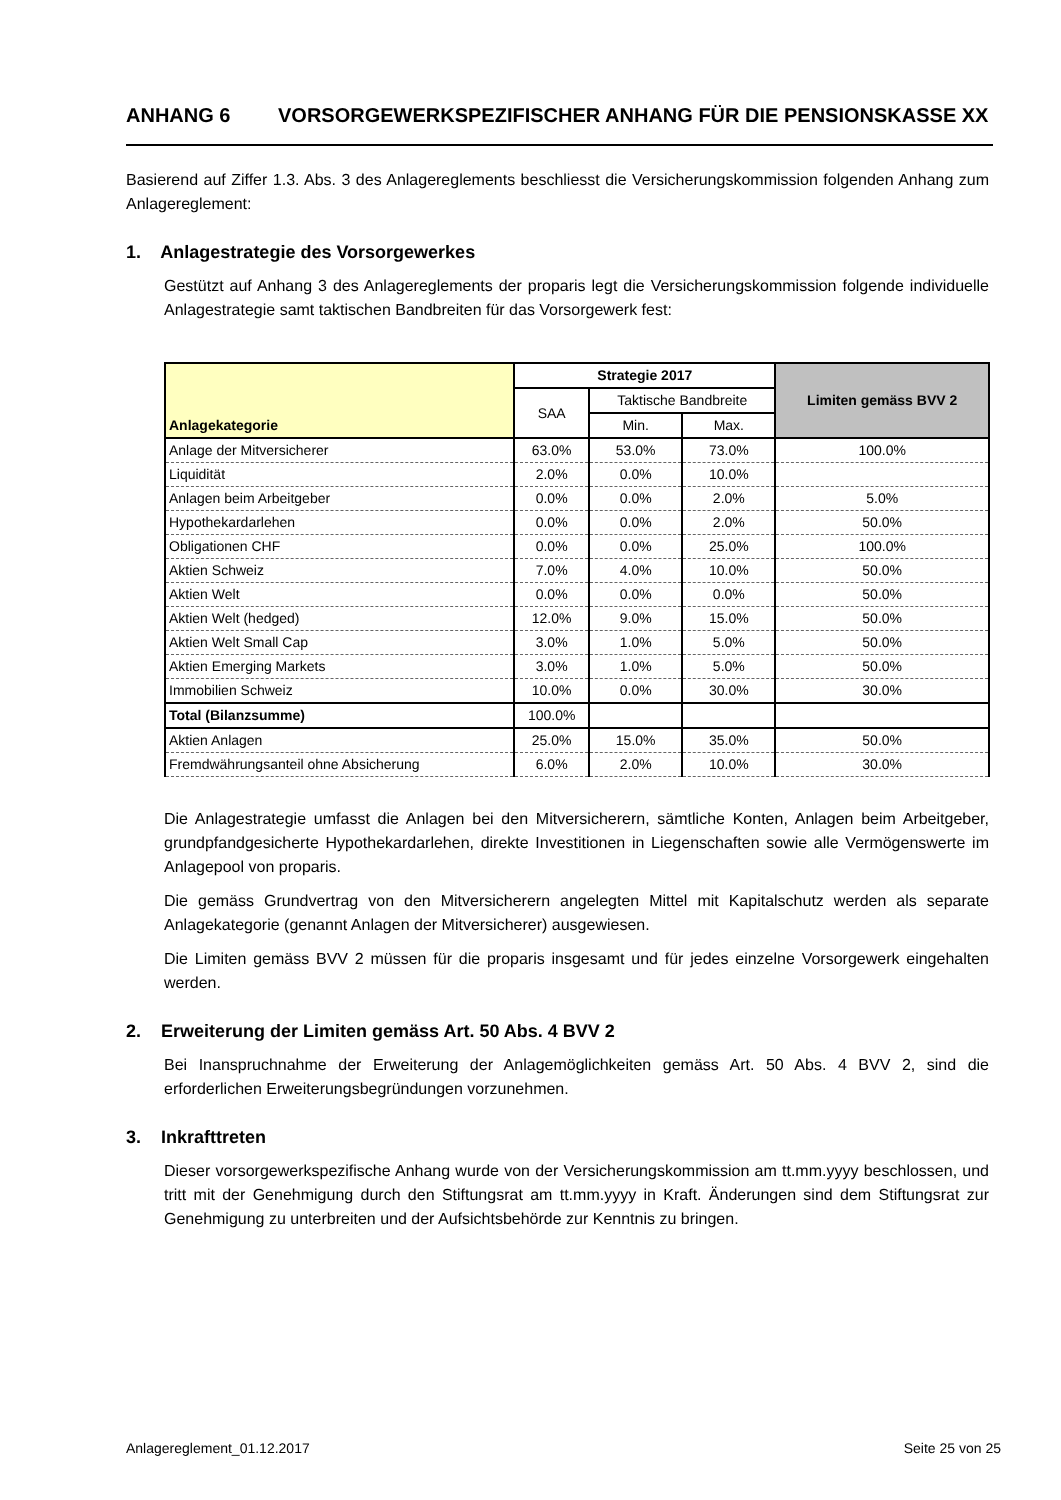ANHANG 6 VORSORGEWERKSPEZIFISCHER ANHANG FÜR DIE PENSIONSKASSE XX
Basierend auf Ziffer 1.3. Abs. 3 des Anlagereglements beschliesst die Versicherungskommission folgenden Anhang zum Anlagereglement:
1. Anlagestrategie des Vorsorgewerkes
Gestützt auf Anhang 3 des Anlagereglements der proparis legt die Versicherungskommission folgende individuelle Anlagestrategie samt taktischen Bandbreiten für das Vorsorgewerk fest:
| Anlagekategorie | Strategie 2017 | | | Limiten gemäss BVV 2 |
| --- | --- | --- | --- | --- |
| | SAA | Taktische Bandbreite | | |
| | | Min. | Max. | |
| Anlage der Mitversicherer | 63.0% | 53.0% | 73.0% | 100.0% |
| Liquidität | 2.0% | 0.0% | 10.0% | |
| Anlagen beim Arbeitgeber | 0.0% | 0.0% | 2.0% | 5.0% |
| Hypothekardarlehen | 0.0% | 0.0% | 2.0% | 50.0% |
| Obligationen CHF | 0.0% | 0.0% | 25.0% | 100.0% |
| Aktien Schweiz | 7.0% | 4.0% | 10.0% | 50.0% |
| Aktien Welt | 0.0% | 0.0% | 0.0% | 50.0% |
| Aktien Welt (hedged) | 12.0% | 9.0% | 15.0% | 50.0% |
| Aktien Welt Small Cap | 3.0% | 1.0% | 5.0% | 50.0% |
| Aktien Emerging Markets | 3.0% | 1.0% | 5.0% | 50.0% |
| Immobilien Schweiz | 10.0% | 0.0% | 30.0% | 30.0% |
| Total (Bilanzsumme) | 100.0% | | | |
| Aktien Anlagen | 25.0% | 15.0% | 35.0% | 50.0% |
| Fremdwährungsanteil ohne Absicherung | 6.0% | 2.0% | 10.0% | 30.0% |
Die Anlagestrategie umfasst die Anlagen bei den Mitversicherern, sämtliche Konten, Anlagen beim Arbeitgeber, grundpfandgesicherte Hypothekardarlehen, direkte Investitionen in Liegenschaften sowie alle Vermögenswerte im Anlagepool von proparis.
Die gemäss Grundvertrag von den Mitversicherern angelegten Mittel mit Kapitalschutz werden als separate Anlagekategorie (genannt Anlagen der Mitversicherer) ausgewiesen.
Die Limiten gemäss BVV 2 müssen für die proparis insgesamt und für jedes einzelne Vorsorgewerk eingehalten werden.
2. Erweiterung der Limiten gemäss Art. 50 Abs. 4 BVV 2
Bei Inanspruchnahme der Erweiterung der Anlagemöglichkeiten gemäss Art. 50 Abs. 4 BVV 2, sind die erforderlichen Erweiterungsbegründungen vorzunehmen.
3. Inkrafttreten
Dieser vorsorgewerkspezifische Anhang wurde von der Versicherungskommission am tt.mm.yyyy beschlossen, und tritt mit der Genehmigung durch den Stiftungsrat am tt.mm.yyyy in Kraft. Änderungen sind dem Stiftungsrat zur Genehmigung zu unterbreiten und der Aufsichtsbehörde zur Kenntnis zu bringen.
Anlagereglement_01.12.2017 Seite 25 von 25